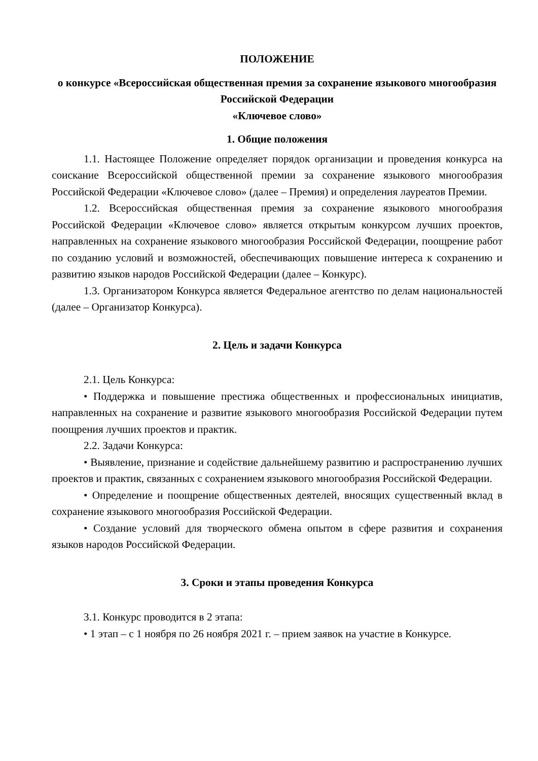ПОЛОЖЕНИЕ
о конкурсе «Всероссийская общественная премия за сохранение языкового многообразия Российской Федерации
«Ключевое слово»
1. Общие положения
1.1. Настоящее Положение определяет порядок организации и проведения конкурса на соискание Всероссийской общественной премии за сохранение языкового многообразия Российской Федерации «Ключевое слово» (далее – Премия) и определения лауреатов Премии.
1.2. Всероссийская общественная премия за сохранение языкового многообразия Российской Федерации «Ключевое слово» является открытым конкурсом лучших проектов, направленных на сохранение языкового многообразия Российской Федерации, поощрение работ по созданию условий и возможностей, обеспечивающих повышение интереса к сохранению и развитию языков народов Российской Федерации (далее – Конкурс).
1.3. Организатором Конкурса является Федеральное агентство по делам национальностей (далее – Организатор Конкурса).
2. Цель и задачи Конкурса
2.1. Цель Конкурса:
• Поддержка и повышение престижа общественных и профессиональных инициатив, направленных на сохранение и развитие языкового многообразия Российской Федерации путем поощрения лучших проектов и практик.
2.2. Задачи Конкурса:
• Выявление, признание и содействие дальнейшему развитию и распространению лучших проектов и практик, связанных с сохранением языкового многообразия Российской Федерации.
• Определение и поощрение общественных деятелей, вносящих существенный вклад в сохранение языкового многообразия Российской Федерации.
• Создание условий для творческого обмена опытом в сфере развития и сохранения языков народов Российской Федерации.
3. Сроки и этапы проведения Конкурса
3.1. Конкурс проводится в 2 этапа:
• 1 этап – с 1 ноября по 26 ноября 2021 г. – прием заявок на участие в Конкурсе.